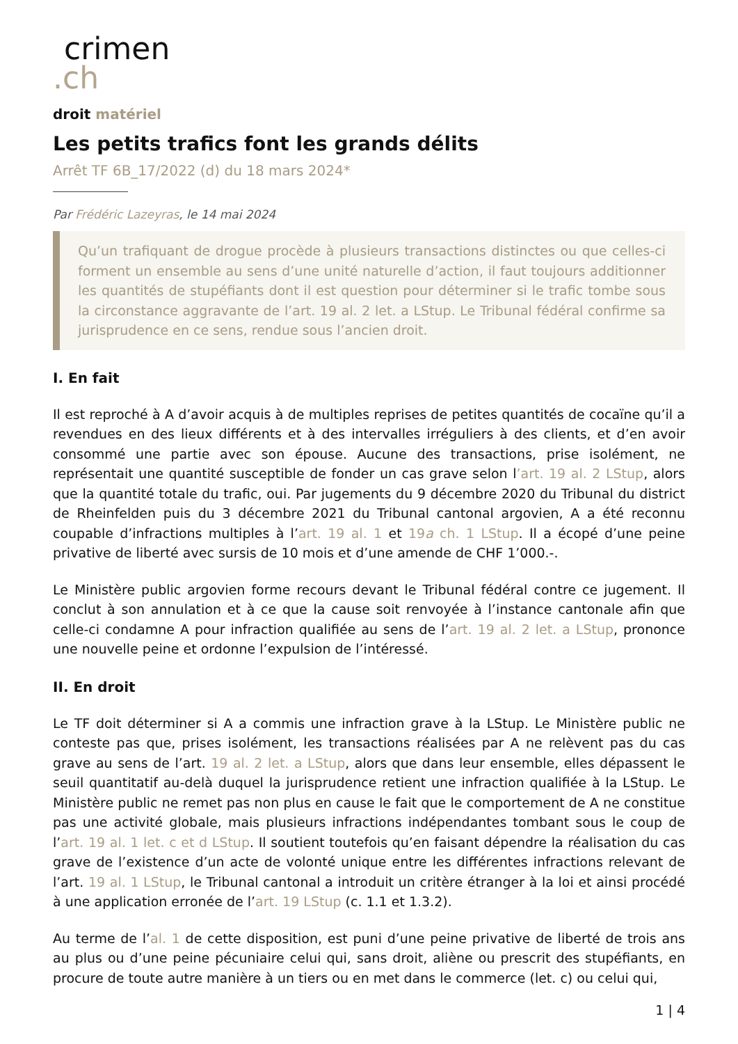crimen
.ch
droit matériel
Les petits trafics font les grands délits
Arrêt TF 6B_17/2022 (d) du 18 mars 2024*
Par Frédéric Lazeyras, le 14 mai 2024
Qu’un trafiquant de drogue procède à plusieurs transactions distinctes ou que celles-ci forment un ensemble au sens d’une unité naturelle d’action, il faut toujours additionner les quantités de stupéfiants dont il est question pour déterminer si le trafic tombe sous la circonstance aggravante de l’art. 19 al. 2 let. a LStup. Le Tribunal fédéral confirme sa jurisprudence en ce sens, rendue sous l’ancien droit.
I. En fait
Il est reproché à A d’avoir acquis à de multiples reprises de petites quantités de cocaïne qu’il a revendues en des lieux différents et à des intervalles irréguliers à des clients, et d’en avoir consommé une partie avec son épouse. Aucune des transactions, prise isolément, ne représentait une quantité susceptible de fonder un cas grave selon l’art. 19 al. 2 LStup, alors que la quantité totale du trafic, oui. Par jugements du 9 décembre 2020 du Tribunal du district de Rheinfelden puis du 3 décembre 2021 du Tribunal cantonal argovien, A a été reconnu coupable d’infractions multiples à l’art. 19 al. 1 et 19a ch. 1 LStup. Il a écopé d’une peine privative de liberté avec sursis de 10 mois et d’une amende de CHF 1’000.-.
Le Ministère public argovien forme recours devant le Tribunal fédéral contre ce jugement. Il conclut à son annulation et à ce que la cause soit renvoyée à l’instance cantonale afin que celle-ci condamne A pour infraction qualifiée au sens de l’art. 19 al. 2 let. a LStup, prononce une nouvelle peine et ordonne l’expulsion de l’intéressé.
II. En droit
Le TF doit déterminer si A a commis une infraction grave à la LStup. Le Ministère public ne conteste pas que, prises isolément, les transactions réalisées par A ne relèvent pas du cas grave au sens de l’art. 19 al. 2 let. a LStup, alors que dans leur ensemble, elles dépassent le seuil quantitatif au-delà duquel la jurisprudence retient une infraction qualifiée à la LStup. Le Ministère public ne remet pas non plus en cause le fait que le comportement de A ne constitue pas une activité globale, mais plusieurs infractions indépendantes tombant sous le coup de l’art. 19 al. 1 let. c et d LStup. Il soutient toutefois qu’en faisant dépendre la réalisation du cas grave de l’existence d’un acte de volonté unique entre les différentes infractions relevant de l’art. 19 al. 1 LStup, le Tribunal cantonal a introduit un critère étranger à la loi et ainsi procédé à une application erronée de l’art. 19 LStup (c. 1.1 et 1.3.2).
Au terme de l’al. 1 de cette disposition, est puni d’une peine privative de liberté de trois ans au plus ou d’une peine pécuniaire celui qui, sans droit, aliène ou prescrit des stupéfiants, en procure de toute autre manière à un tiers ou en met dans le commerce (let. c) ou celui qui,
1 | 4